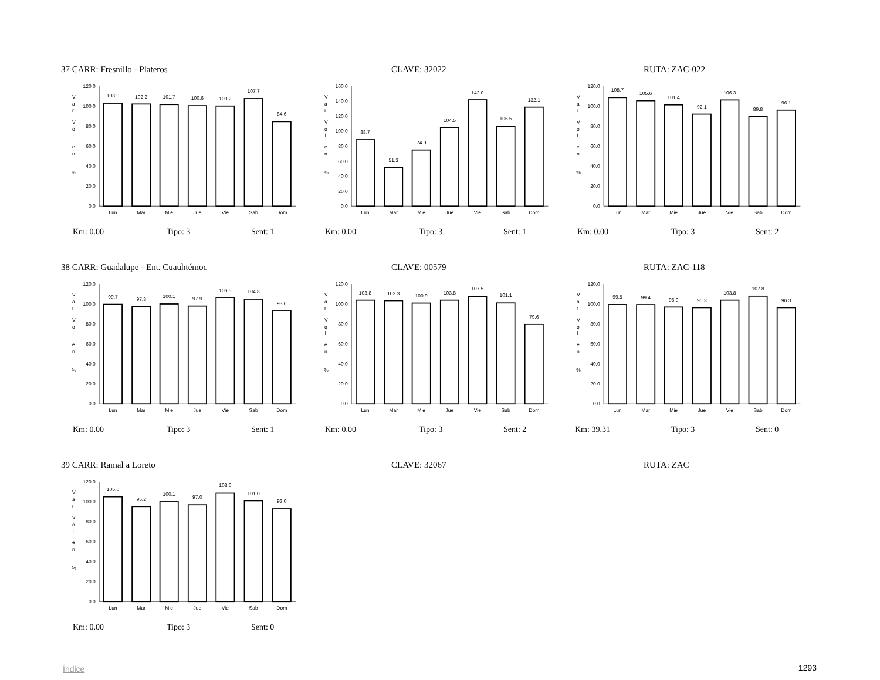37 CARR: Fresnillo - Plateros
CLAVE: 32022
RUTA: ZAC-022
V
a
r
V
o
l
e
n
%
120.0
100.0
80.0
60.0
40.0
20.0
0.0
103.0
102.2
101.7
100.6
100.2
107.7
84.6
Lun
Mar
Mie
Jue
Vie
Sab
Dom
Km: 0.00 Tipo: 3 Sent: 1
V
a
r
V
o
l
e
n
%
160.0
140.0
120.0
100.0
80.0
60.0
40.0
20.0
0.0
88.7
51.3
74.9
104.5
142.0
106.5
132.1
Lun
Mar
Mie
Jue
Vie
Sab
Dom
Km: 0.00 Tipo: 3 Sent: 1
V
a
r
V
o
l
e
n
%
120.0
100.0
80.0
60.0
40.0
20.0
0.0
108.7
105.6
101.4
92.1
106.3
89.8
96.1
Lun
Mar
Mie
Jue
Vie
Sab
Dom
Km: 0.00 Tipo: 3 Sent: 2
38 CARR: Guadalupe - Ent. Cuauhtémoc
CLAVE: 00579
RUTA: ZAC-118
V
a
r
V
o
l
e
n
%
120.0
100.0
80.0
60.0
40.0
20.0
0.0
99.7
97.3
100.1
97.9
106.5
104.8
93.6
Lun
Mar
Mie
Jue
Vie
Sab
Dom
Km: 0.00 Tipo: 3 Sent: 1
V
a
r
V
o
l
e
n
%
120.0
100.0
80.0
60.0
40.0
20.0
0.0
103.8
103.3
100.9
103.8
107.5
101.1
79.6
Lun
Mar
Mie
Jue
Vie
Sab
Dom
Km: 0.00 Tipo: 3 Sent: 2
V
a
r
V
o
l
e
n
%
120.0
100.0
80.0
60.0
40.0
20.0
0.0
99.5
99.4
96.9
96.3
103.8
107.8
96.3
Lun
Mar
Mie
Jue
Vie
Sab
Dom
Km: 39.31 Tipo: 3 Sent: 0
39 CARR: Ramal a Loreto
CLAVE: 32067
RUTA: ZAC
V
a
r
V
o
l
e
n
%
120.0
100.0
80.0
60.0
40.0
20.0
0.0
105.0
95.2
100.1
97.0
108.6
101.0
93.0
Lun
Mar
Mie
Jue
Vie
Sab
Dom
Km: 0.00 Tipo: 3 Sent: 0
Índice 1293